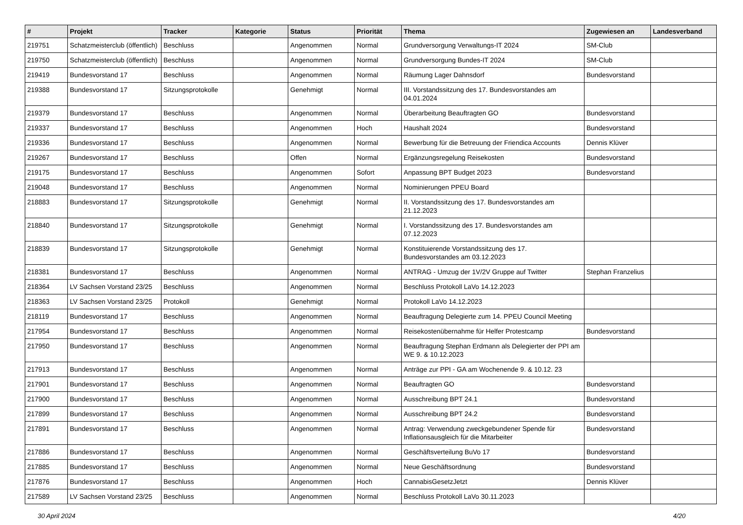| # | Projekt | Tracker | Kategorie | Status | Priorität | Thema | Zugewiesen an | Landesverband |
| --- | --- | --- | --- | --- | --- | --- | --- | --- |
| 219751 | Schatzmeisterclub (öffentlich) | Beschluss | | Angenommen | Normal | Grundversorgung Verwaltungs-IT 2024 | SM-Club | |
| 219750 | Schatzmeisterclub (öffentlich) | Beschluss | | Angenommen | Normal | Grundversorgung Bundes-IT 2024 | SM-Club | |
| 219419 | Bundesvorstand 17 | Beschluss | | Angenommen | Normal | Räumung Lager Dahnsdorf | Bundesvorstand | |
| 219388 | Bundesvorstand 17 | Sitzungsprotokolle | | Genehmigt | Normal | III. Vorstandssitzung des 17. Bundesvorstandes am 04.01.2024 | | |
| 219379 | Bundesvorstand 17 | Beschluss | | Angenommen | Normal | Überarbeitung Beauftragten GO | Bundesvorstand | |
| 219337 | Bundesvorstand 17 | Beschluss | | Angenommen | Hoch | Haushalt 2024 | Bundesvorstand | |
| 219336 | Bundesvorstand 17 | Beschluss | | Angenommen | Normal | Bewerbung für die Betreuung der Friendica Accounts | Dennis Klüver | |
| 219267 | Bundesvorstand 17 | Beschluss | | Offen | Normal | Ergänzungsregelung Reisekosten | Bundesvorstand | |
| 219175 | Bundesvorstand 17 | Beschluss | | Angenommen | Sofort | Anpassung BPT Budget 2023 | Bundesvorstand | |
| 219048 | Bundesvorstand 17 | Beschluss | | Angenommen | Normal | Nominierungen PPEU Board | | |
| 218883 | Bundesvorstand 17 | Sitzungsprotokolle | | Genehmigt | Normal | II. Vorstandssitzung des 17. Bundesvorstandes am 21.12.2023 | | |
| 218840 | Bundesvorstand 17 | Sitzungsprotokolle | | Genehmigt | Normal | I. Vorstandssitzung des 17. Bundesvorstandes am 07.12.2023 | | |
| 218839 | Bundesvorstand 17 | Sitzungsprotokolle | | Genehmigt | Normal | Konstituierende Vorstandssitzung des 17. Bundesvorstandes am 03.12.2023 | | |
| 218381 | Bundesvorstand 17 | Beschluss | | Angenommen | Normal | ANTRAG - Umzug der 1V/2V Gruppe auf Twitter | Stephan Franzelius | |
| 218364 | LV Sachsen Vorstand 23/25 | Beschluss | | Angenommen | Normal | Beschluss Protokoll LaVo 14.12.2023 | | |
| 218363 | LV Sachsen Vorstand 23/25 | Protokoll | | Genehmigt | Normal | Protokoll LaVo 14.12.2023 | | |
| 218119 | Bundesvorstand 17 | Beschluss | | Angenommen | Normal | Beauftragung Delegierte zum 14. PPEU Council Meeting | | |
| 217954 | Bundesvorstand 17 | Beschluss | | Angenommen | Normal | Reisekostenübernahme für Helfer Protestcamp | Bundesvorstand | |
| 217950 | Bundesvorstand 17 | Beschluss | | Angenommen | Normal | Beauftragung Stephan Erdmann als Delegierter der PPI am WE 9. & 10.12.2023 | | |
| 217913 | Bundesvorstand 17 | Beschluss | | Angenommen | Normal | Anträge zur PPI - GA am Wochenende 9. & 10.12. 23 | | |
| 217901 | Bundesvorstand 17 | Beschluss | | Angenommen | Normal | Beauftragten GO | Bundesvorstand | |
| 217900 | Bundesvorstand 17 | Beschluss | | Angenommen | Normal | Ausschreibung BPT 24.1 | Bundesvorstand | |
| 217899 | Bundesvorstand 17 | Beschluss | | Angenommen | Normal | Ausschreibung BPT 24.2 | Bundesvorstand | |
| 217891 | Bundesvorstand 17 | Beschluss | | Angenommen | Normal | Antrag: Verwendung zweckgebundener Spende für Inflationsausgleich für die Mitarbeiter | Bundesvorstand | |
| 217886 | Bundesvorstand 17 | Beschluss | | Angenommen | Normal | Geschäftsverteilung BuVo 17 | Bundesvorstand | |
| 217885 | Bundesvorstand 17 | Beschluss | | Angenommen | Normal | Neue Geschäftsordnung | Bundesvorstand | |
| 217876 | Bundesvorstand 17 | Beschluss | | Angenommen | Hoch | CannabisGesetzJetzt | Dennis Klüver | |
| 217589 | LV Sachsen Vorstand 23/25 | Beschluss | | Angenommen | Normal | Beschluss Protokoll LaVo 30.11.2023 | | |
30 April 2024 4/20